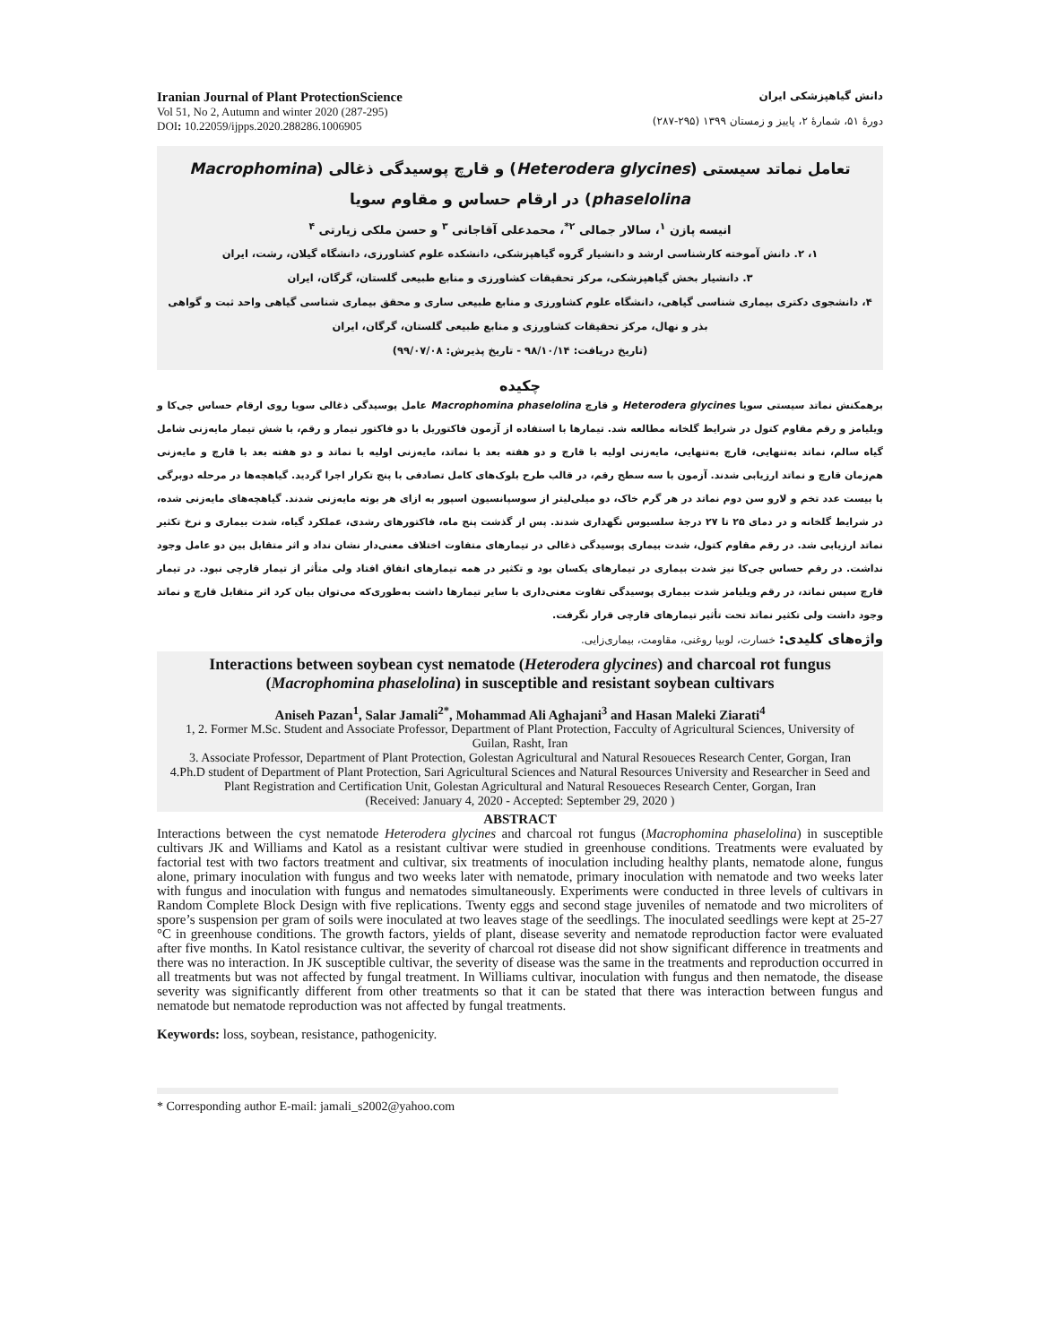Iranian Journal of Plant ProtectionScience
Vol 51, No 2, Autumn and winter 2020 (287-295)
DOI: 10.22059/ijpps.2020.288286.1006905
دانش گیاهپزشکی ایران
دورهٔ ۵۱، شمارهٔ ۲، پاییز و زمستان ۱۳۹۹ (۲۹۵-۲۸۷)
تعامل نماتد سیستی (Heterodera glycines) و قارچ پوسیدگی ذغالی (Macrophomina phaselolina) در ارقام حساس و مقاوم سویا
انیسه پازن <sup>۱</sup>، سالار جمالی <sup>۲*</sup>، محمدعلی آقاجانی <sup>۳</sup> و حسن ملکی زیارتی <sup>۴</sup>
۱، ۲. دانش آموخته کارشناسی ارشد و دانشیار گروه گیاهپزشکی، دانشکده علوم کشاورزی، دانشگاه گیلان، رشت، ایران
۳. دانشیار بخش گیاهپزشکی، مرکز تحقیقات کشاورزی و منابع طبیعی گلستان، گرگان، ایران
۴، دانشجوی دکتری بیماری شناسی گیاهی، دانشگاه علوم کشاورزی و منابع طبیعی ساری و محقق بیماری شناسی گیاهی واحد ثبت و گواهی بذر و نهال، مرکز تحقیقات کشاورزی و منابع طبیعی گلستان، گرگان، ایران
(تاریخ دریافت: ۹۸/۱۰/۱۴ - تاریخ پذیرش: ۹۹/۰۷/۰۸)
چکیده
برهمکنش نماتد سیستی سویا Heterodera glycines و قارچ Macrophomina phaselolina عامل پوسیدگی ذغالی سویا روی ارقام حساس جی‌کا و ویلیامز و رقم مقاوم کتول در شرایط گلخانه مطالعه شد. تیمارها با استفاده از آزمون فاکتوریل با دو فاکتور تیمار و رقم، با شش تیمار مایه‌زنی شامل گیاه سالم، نماتد به‌تنهایی، قارچ به‌تنهایی، مایه‌زنی اولیه با قارچ و دو هفته بعد با نماتد، مایه‌زنی اولیه با نماتد و دو هفته بعد با قارچ و مایه‌زنی هم‌زمان قارچ و نماتد ارزیابی شدند. آزمون با سه سطح رقم، در قالب طرح بلوک‌های کامل تصادفی با پنج تکرار اجرا گردید. گیاهچه‌ها در مرحله دوبرگی با بیست عدد تخم و لارو سن دوم نماتد در هر گرم خاک، دو میلی‌لیتر از سوسپانسیون اسپور به ازای هر بوته مایه‌زنی شدند. گیاهچه‌های مایه‌زنی شده، در شرایط گلخانه و در دمای ۲۵ تا ۲۷ درجهٔ سلسیوس نگهداری شدند. پس از گذشت پنج ماه، فاکتورهای رشدی، عملکرد گیاه، شدت بیماری و نرخ تکثیر نماتد ارزیابی شد. در رقم مقاوم کتول، شدت بیماری پوسیدگی ذغالی در تیمارهای متفاوت اختلاف معنی‌دار نشان نداد و اثر متقابل بین دو عامل وجود نداشت. در رقم حساس جی‌کا نیز شدت بیماری در تیمارهای یکسان بود و تکثیر در همه تیمارهای اتفاق افتاد ولی متأثر از تیمار قارچی نبود. در تیمار قارچ سپس نماتد، در رقم ویلیامز شدت بیماری پوسیدگی تفاوت معنی‌داری با سایر تیمارها داشت به‌طوری‌که می‌توان بیان کرد اثر متقابل قارچ و نماتد وجود داشت ولی تکثیر نماتد تحت تأثیر تیمارهای قارچی قرار نگرفت.
واژه‌های کلیدی: خسارت، لوبیا روغنی، مقاومت، بیماری‌زایی.
Interactions between soybean cyst nematode (Heterodera glycines) and charcoal rot fungus (Macrophomina phaselolina) in susceptible and resistant soybean cultivars
Aniseh Pazan<sup>1</sup>, Salar Jamali<sup>2*</sup>, Mohammad Ali Aghajani<sup>3</sup> and Hasan Maleki Ziarati<sup>4</sup>
1, 2. Former M.Sc. Student and Associate Professor, Department of Plant Protection, Facculty of Agricultural Sciences, University of Guilan, Rasht, Iran
3. Associate Professor, Department of Plant Protection, Golestan Agricultural and Natural Resoueces Research Center, Gorgan, Iran
4.Ph.D student of Department of Plant Protection, Sari Agricultural Sciences and Natural Resources University and Researcher in Seed and Plant Registration and Certification Unit, Golestan Agricultural and Natural Resoueces Research Center, Gorgan, Iran
(Received: January 4, 2020 - Accepted: September 29, 2020 )
ABSTRACT
Interactions between the cyst nematode Heterodera glycines and charcoal rot fungus (Macrophomina phaselolina) in susceptible cultivars JK and Williams and Katol as a resistant cultivar were studied in greenhouse conditions. Treatments were evaluated by factorial test with two factors treatment and cultivar, six treatments of inoculation including healthy plants, nematode alone, fungus alone, primary inoculation with fungus and two weeks later with nematode, primary inoculation with nematode and two weeks later with fungus and inoculation with fungus and nematodes simultaneously. Experiments were conducted in three levels of cultivars in Random Complete Block Design with five replications. Twenty eggs and second stage juveniles of nematode and two microliters of spore’s suspension per gram of soils were inoculated at two leaves stage of the seedlings. The inoculated seedlings were kept at 25-27 °C in greenhouse conditions. The growth factors, yields of plant, disease severity and nematode reproduction factor were evaluated after five months. In Katol resistance cultivar, the severity of charcoal rot disease did not show significant difference in treatments and there was no interaction. In JK susceptible cultivar, the severity of disease was the same in the treatments and reproduction occurred in all treatments but was not affected by fungal treatment. In Williams cultivar, inoculation with fungus and then nematode, the disease severity was significantly different from other treatments so that it can be stated that there was interaction between fungus and nematode but nematode reproduction was not affected by fungal treatments.
Keywords: loss, soybean, resistance, pathogenicity.
* Corresponding author E-mail: jamali_s2002@yahoo.com